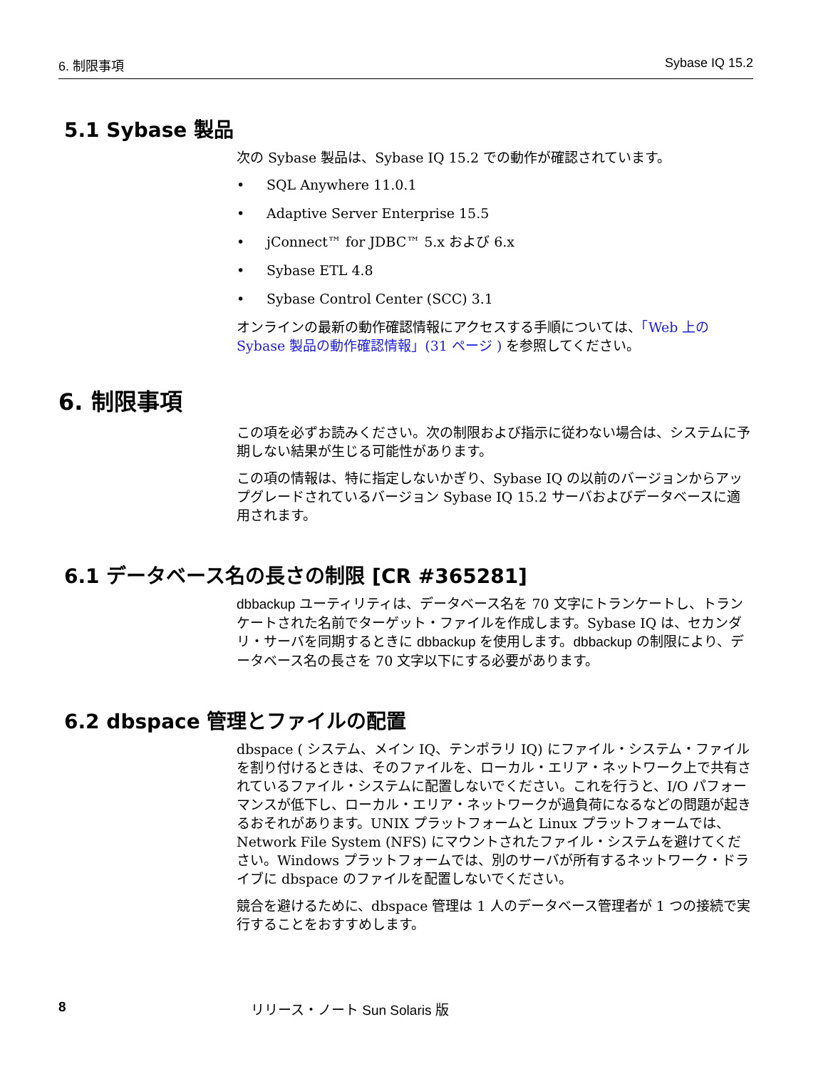6. 制限事項 Sybase IQ 15.2
5.1 Sybase 製品
次の Sybase 製品は、Sybase IQ 15.2 での動作が確認されています。
• SQL Anywhere 11.0.1
• Adaptive Server Enterprise 15.5
• jConnect™ for JDBC™ 5.x および 6.x
• Sybase ETL 4.8
• Sybase Control Center (SCC) 3.1
オンラインの最新の動作確認情報にアクセスする手順については、「Web 上の Sybase 製品の動作確認情報」(31 ページ ) を参照してください。
6. 制限事項
この項を必ずお読みください。次の制限および指示に従わない場合は、システムに予期しない結果が生じる可能性があります。
この項の情報は、特に指定しないかぎり、Sybase IQ の以前のバージョンからアップグレードされているバージョン Sybase IQ 15.2 サーバおよびデータベースに適用されます。
6.1 データベース名の長さの制限 [CR #365281]
dbbackup ユーティリティは、データベース名を 70 文字にトランケートし、トランケートされた名前でターゲット・ファイルを作成します。Sybase IQ は、セカンダリ・サーバを同期するときに dbbackup を使用します。dbbackup の制限により、データベース名の長さを 70 文字以下にする必要があります。
6.2 dbspace 管理とファイルの配置
dbspace ( システム、メイン IQ、テンポラリ IQ) にファイル・システム・ファイルを割り付けるときは、そのファイルを、ローカル・エリア・ネットワーク上で共有されているファイル・システムに配置しないでください。これを行うと、I/O パフォーマンスが低下し、ローカル・エリア・ネットワークが過負荷になるなどの問題が起きるおそれがあります。UNIX プラットフォームと Linux プラットフォームでは、Network File System (NFS) にマウントされたファイル・システムを避けてください。Windows プラットフォームでは、別のサーバが所有するネットワーク・ドライブに dbspace のファイルを配置しないでください。
競合を避けるために、dbspace 管理は 1 人のデータベース管理者が 1 つの接続で実行することをおすすめします。
8 リリース・ノート Sun Solaris 版